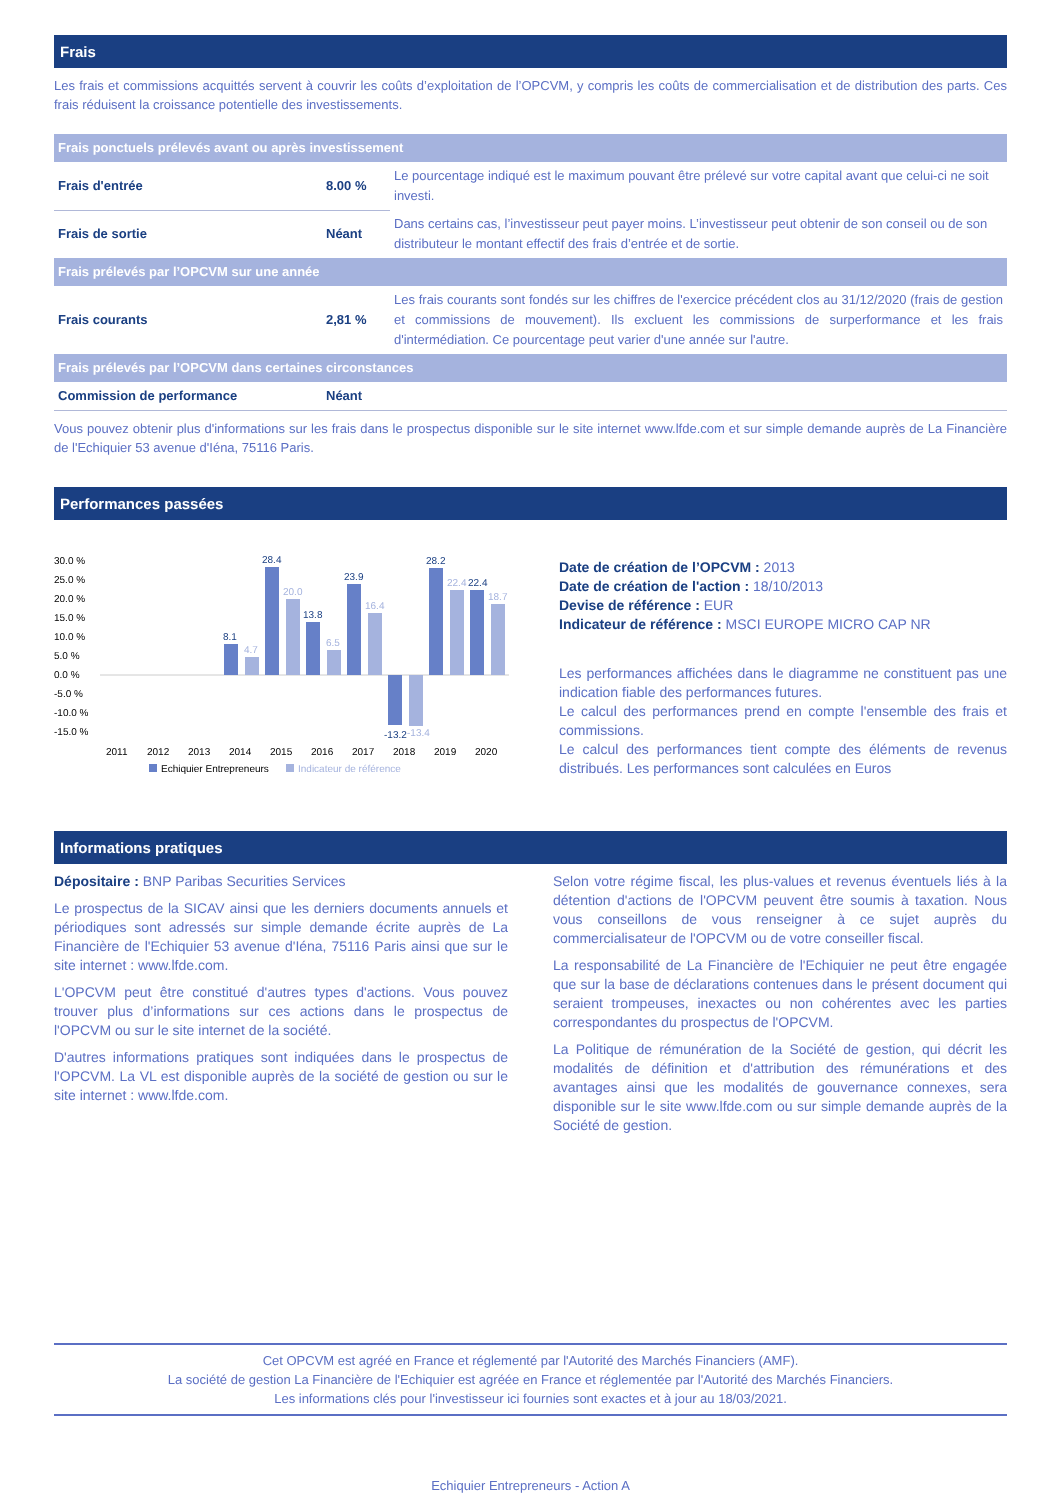Frais
Les frais et commissions acquittés servent à couvrir les coûts d’exploitation de l’OPCVM, y compris les coûts de commercialisation et de distribution des parts. Ces frais réduisent la croissance potentielle des investissements.
| Frais ponctuels prélevés avant ou après investissement | | |
| Frais d'entrée | 8.00 % | Le pourcentage indiqué est le maximum pouvant être prélevé sur votre capital avant que celui-ci ne soit investi. |
| Frais de sortie | Néant | Dans certains cas, l’investisseur peut payer moins. L’investisseur peut obtenir de son conseil ou de son distributeur le montant effectif des frais d’entrée et de sortie. |
| Frais prélevés par l’OPCVM sur une année | | |
| Frais courants | 2,81 % | Les frais courants sont fondés sur les chiffres de l'exercice précédent clos au 31/12/2020 (frais de gestion et commissions de mouvement). Ils excluent les commissions de surperformance et les frais d'intermédiation. Ce pourcentage peut varier d'une année sur l'autre. |
| Frais prélevés par l’OPCVM dans certaines circonstances | | |
| Commission de performance | Néant | |
Vous pouvez obtenir plus d'informations sur les frais dans le prospectus disponible sur le site internet www.lfde.com et sur simple demande auprès de La Financière de l'Echiquier 53 avenue d'Iéna, 75116 Paris.
Performances passées
30.0 %
25.0 %
20.0 %
15.0 %
10.0 %
5.0 %
0.0 %
-5.0 %
-10.0 %
-15.0 %
2011
2012
2013
2014
2015
2016
2017
2018
2019
2020
8.1
28.4
13.8
23.9
-13.2
28.2
22.4
4.7
20.0
6.5
16.4
-13.4
22.4
18.7
Echiquier Entrepreneurs
Indicateur de référence
Date de création de l’OPCVM : 2013
Date de création de l'action : 18/10/2013
Devise de référence : EUR
Indicateur de référence : MSCI EUROPE MICRO CAP NR
Les performances affichées dans le diagramme ne constituent pas une indication fiable des performances futures.
Le calcul des performances prend en compte l'ensemble des frais et commissions.
Le calcul des performances tient compte des éléments de revenus distribués. Les performances sont calculées en Euros
Informations pratiques
Dépositaire : BNP Paribas Securities Services
Le prospectus de la SICAV ainsi que les derniers documents annuels et périodiques sont adressés sur simple demande écrite auprès de La Financière de l'Echiquier 53 avenue d'Iéna, 75116 Paris ainsi que sur le site internet : www.lfde.com.
L'OPCVM peut être constitué d'autres types d'actions. Vous pouvez trouver plus d’informations sur ces actions dans le prospectus de l'OPCVM ou sur le site internet de la société.
D'autres informations pratiques sont indiquées dans le prospectus de l'OPCVM. La VL est disponible auprès de la société de gestion ou sur le site internet : www.lfde.com.
Selon votre régime fiscal, les plus-values et revenus éventuels liés à la détention d'actions de l'OPCVM peuvent être soumis à taxation. Nous vous conseillons de vous renseigner à ce sujet auprès du commercialisateur de l'OPCVM ou de votre conseiller fiscal.
La responsabilité de La Financière de l'Echiquier ne peut être engagée que sur la base de déclarations contenues dans le présent document qui seraient trompeuses, inexactes ou non cohérentes avec les parties correspondantes du prospectus de l'OPCVM.
La Politique de rémunération de la Société de gestion, qui décrit les modalités de définition et d'attribution des rémunérations et des avantages ainsi que les modalités de gouvernance connexes, sera disponible sur le site www.lfde.com ou sur simple demande auprès de la Société de gestion.
Cet OPCVM est agréé en France et réglementé par l'Autorité des Marchés Financiers (AMF).
La société de gestion La Financière de l'Echiquier est agréée en France et réglementée par l'Autorité des Marchés Financiers.
Les informations clés pour l'investisseur ici fournies sont exactes et à jour au 18/03/2021.
Echiquier Entrepreneurs - Action A